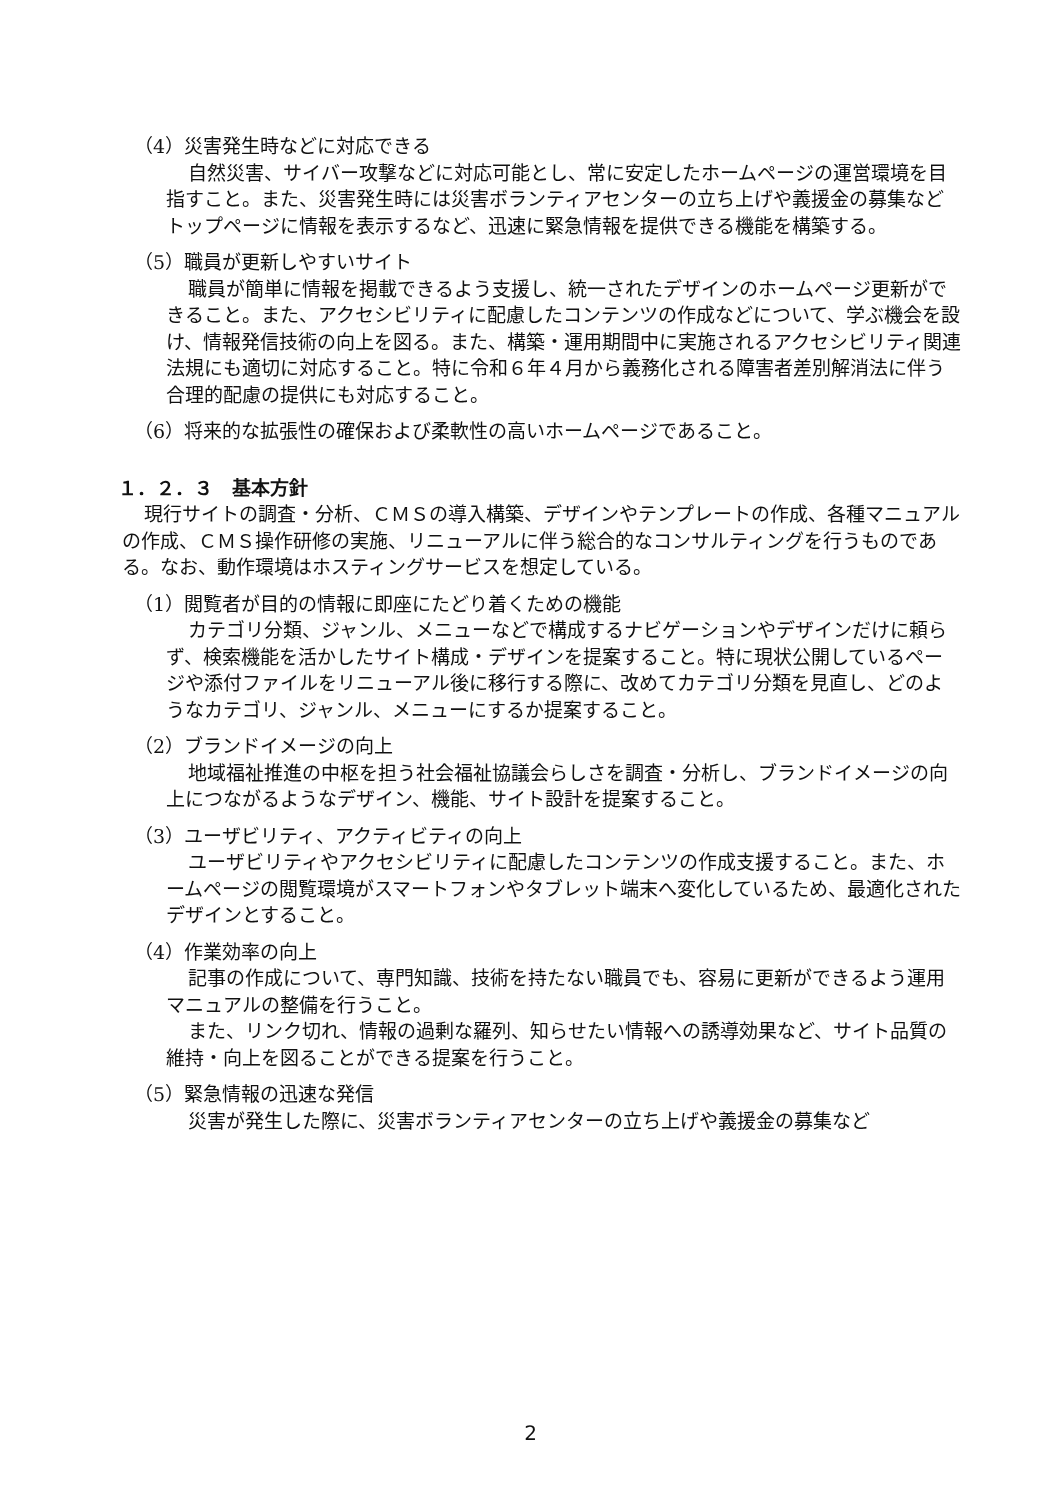（4）災害発生時などに対応できる
自然災害、サイバー攻撃などに対応可能とし、常に安定したホームページの運営環境を目指すこと。また、災害発生時には災害ボランティアセンターの立ち上げや義援金の募集などトップページに情報を表示するなど、迅速に緊急情報を提供できる機能を構築する。
（5）職員が更新しやすいサイト
職員が簡単に情報を掲載できるよう支援し、統一されたデザインのホームページ更新ができること。また、アクセシビリティに配慮したコンテンツの作成などについて、学ぶ機会を設け、情報発信技術の向上を図る。また、構築・運用期間中に実施されるアクセシビリティ関連法規にも適切に対応すること。特に令和６年４月から義務化される障害者差別解消法に伴う合理的配慮の提供にも対応すること。
（6）将来的な拡張性の確保および柔軟性の高いホームページであること。
１．２．３　基本方針
現行サイトの調査・分析、ＣＭＳの導入構築、デザインやテンプレートの作成、各種マニュアルの作成、ＣＭＳ操作研修の実施、リニューアルに伴う総合的なコンサルティングを行うものである。なお、動作環境はホスティングサービスを想定している。
（1）閲覧者が目的の情報に即座にたどり着くための機能
カテゴリ分類、ジャンル、メニューなどで構成するナビゲーションやデザインだけに頼らず、検索機能を活かしたサイト構成・デザインを提案すること。特に現状公開しているページや添付ファイルをリニューアル後に移行する際に、改めてカテゴリ分類を見直し、どのようなカテゴリ、ジャンル、メニューにするか提案すること。
（2）ブランドイメージの向上
地域福祉推進の中枢を担う社会福祉協議会らしさを調査・分析し、ブランドイメージの向上につながるようなデザイン、機能、サイト設計を提案すること。
（3）ユーザビリティ、アクティビティの向上
ユーザビリティやアクセシビリティに配慮したコンテンツの作成支援すること。また、ホームページの閲覧環境がスマートフォンやタブレット端末へ変化しているため、最適化されたデザインとすること。
（4）作業効率の向上
記事の作成について、専門知識、技術を持たない職員でも、容易に更新ができるよう運用マニュアルの整備を行うこと。
また、リンク切れ、情報の過剰な羅列、知らせたい情報への誘導効果など、サイト品質の維持・向上を図ることができる提案を行うこと。
（5）緊急情報の迅速な発信
災害が発生した際に、災害ボランティアセンターの立ち上げや義援金の募集など
2